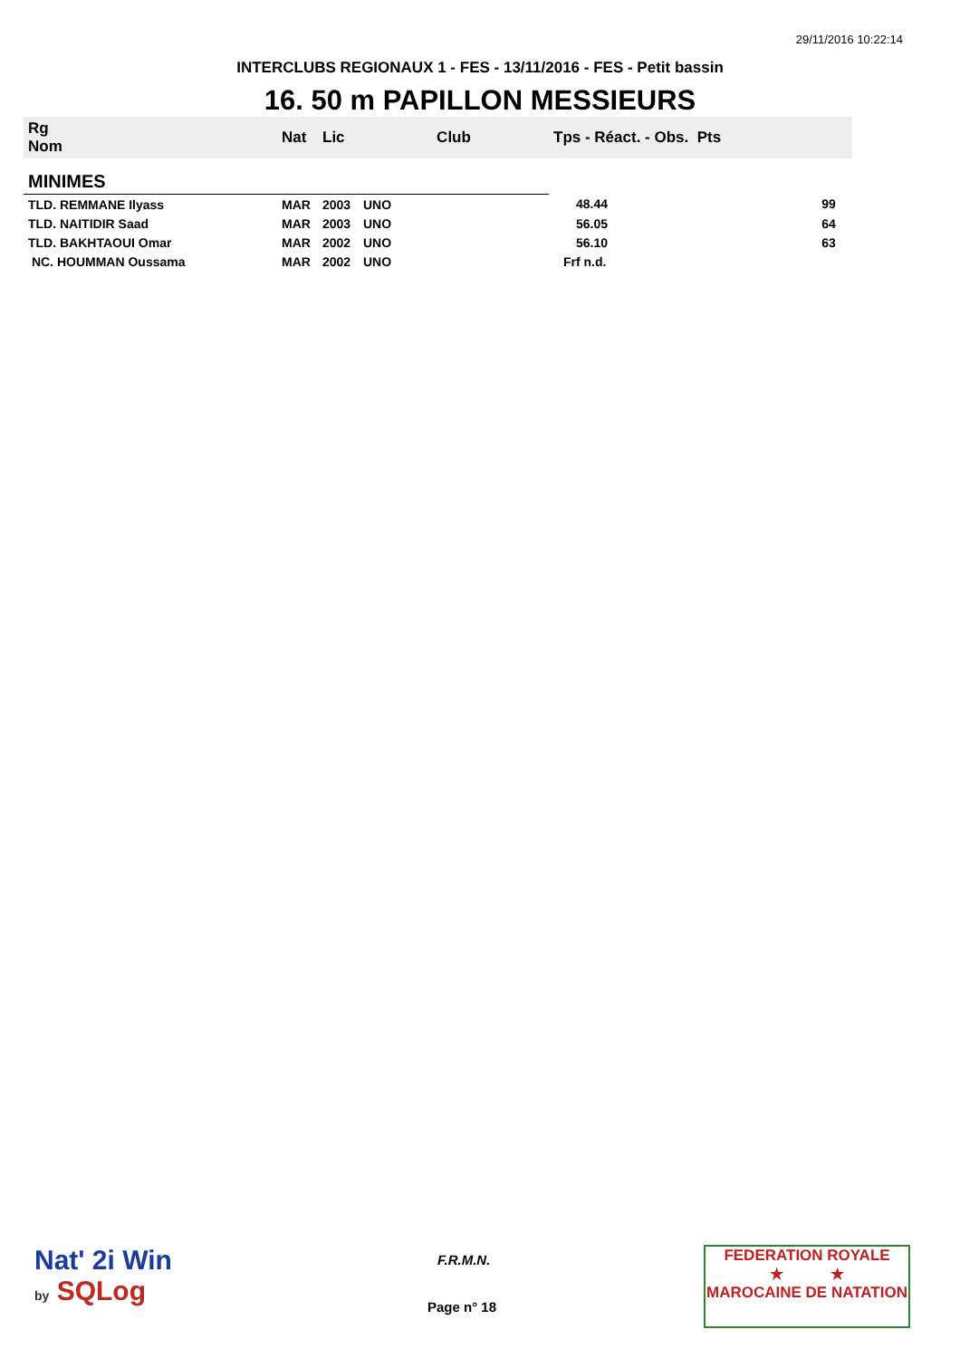29/11/2016 10:22:14
INTERCLUBS REGIONAUX 1 - FES - 13/11/2016 - FES - Petit bassin
16. 50 m PAPILLON MESSIEURS
| Rg Nom | | Nat | Lic | Club | Tps - Réact. - Obs. Pts | |
| --- | --- | --- | --- | --- | --- | --- |
| MINIMES | | | | | | |
| TLD. REMMANE Ilyass | | MAR | 2003 | UNO | 48.44 | 99 |
| TLD. NAITIDIR Saad | | MAR | 2003 | UNO | 56.05 | 64 |
| TLD. BAKHTAOUI Omar | | MAR | 2002 | UNO | 56.10 | 63 |
| NC. HOUMMAN Oussama | | MAR | 2002 | UNO | Frf n.d. | |
Nat' 2i Win
by SQLog
F.R.M.N.
Page n° 18
FEDERATION ROYALE
★ ★
MAROCAINE DE NATATION